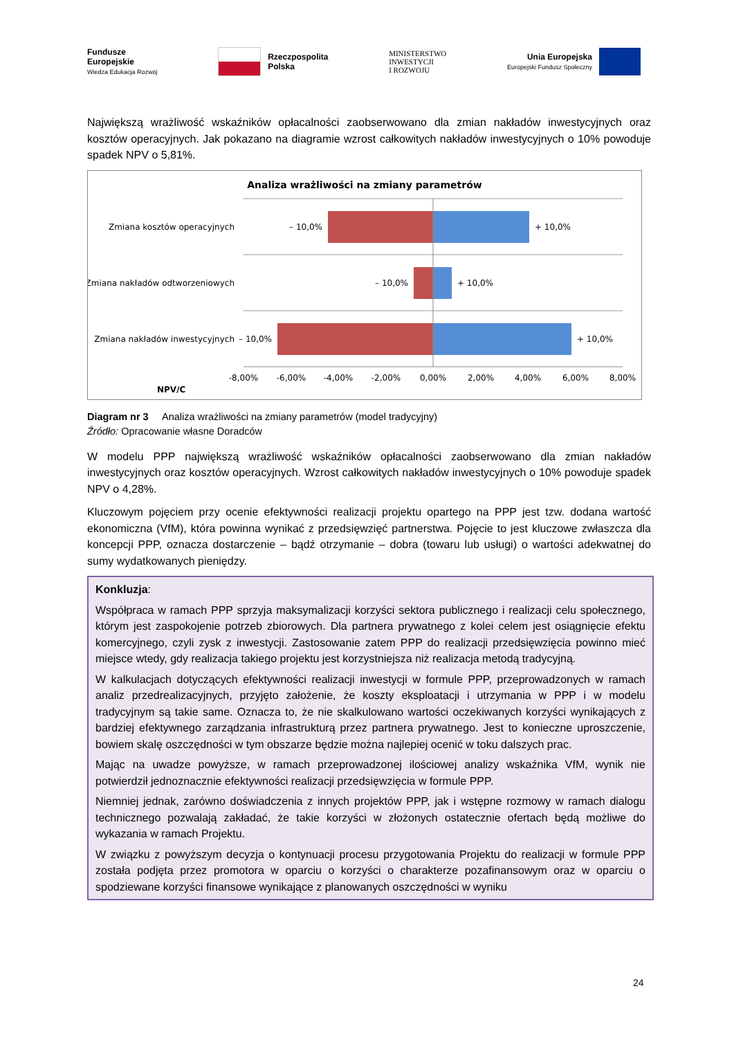Fundusze
Europejskie
Wiedza Edukacja Rozwój
Rzeczpospolita
Polska
MINISTERSTWO
INWESTYCJI
I ROZWOJU
Unia Europejska
Europejski Fundusz Społeczny
Największą wrażliwość wskaźników opłacalności zaobserwowano dla zmian nakładów inwestycyjnych oraz kosztów operacyjnych. Jak pokazano na diagramie wzrost całkowitych nakładów inwestycyjnych o 10% powoduje spadek NPV o 5,81%.
Analiza wrażliwości na zmiany parametrów
Zmiana kosztów operacyjnych
– 10,0%
+ 10,0%
Zmiana nakładów odtworzeniowych
– 10,0%
+ 10,0%
Zmiana nakładów inwestycyjnych
– 10,0%
+ 10,0%
-8,00%
-6,00%
-4,00%
-2,00%
0,00%
2,00%
4,00%
6,00%
8,00%
NPV/C
Diagram nr 3 Analiza wrażliwości na zmiany parametrów (model tradycyjny)
Źródło: Opracowanie własne Doradców
W modelu PPP największą wrażliwość wskaźników opłacalności zaobserwowano dla zmian nakładów inwestycyjnych oraz kosztów operacyjnych. Wzrost całkowitych nakładów inwestycyjnych o 10% powoduje spadek NPV o 4,28%.
Kluczowym pojęciem przy ocenie efektywności realizacji projektu opartego na PPP jest tzw. dodana wartość ekonomiczna (VfM), która powinna wynikać z przedsięwzięć partnerstwa. Pojęcie to jest kluczowe zwłaszcza dla koncepcji PPP, oznacza dostarczenie – bądź otrzymanie – dobra (towaru lub usługi) o wartości adekwatnej do sumy wydatkowanych pieniędzy.
Konkluzja:
Współpraca w ramach PPP sprzyja maksymalizacji korzyści sektora publicznego i realizacji celu społecznego, którym jest zaspokojenie potrzeb zbiorowych. Dla partnera prywatnego z kolei celem jest osiągnięcie efektu komercyjnego, czyli zysk z inwestycji. Zastosowanie zatem PPP do realizacji przedsięwzięcia powinno mieć miejsce wtedy, gdy realizacja takiego projektu jest korzystniejsza niż realizacja metodą tradycyjną.
W kalkulacjach dotyczących efektywności realizacji inwestycji w formule PPP, przeprowadzonych w ramach analiz przedrealizacyjnych, przyjęto założenie, że koszty eksploatacji i utrzymania w PPP i w modelu tradycyjnym są takie same. Oznacza to, że nie skalkulowano wartości oczekiwanych korzyści wynikających z bardziej efektywnego zarządzania infrastrukturą przez partnera prywatnego. Jest to konieczne uproszczenie, bowiem skalę oszczędności w tym obszarze będzie można najlepiej ocenić w toku dalszych prac.
Mając na uwadze powyższe, w ramach przeprowadzonej ilościowej analizy wskaźnika VfM, wynik nie potwierdził jednoznacznie efektywności realizacji przedsięwzięcia w formule PPP.
Niemniej jednak, zarówno doświadczenia z innych projektów PPP, jak i wstępne rozmowy w ramach dialogu technicznego pozwalają zakładać, że takie korzyści w złożonych ostatecznie ofertach będą możliwe do wykazania w ramach Projektu.
W związku z powyższym decyzja o kontynuacji procesu przygotowania Projektu do realizacji w formule PPP została podjęta przez promotora w oparciu o korzyści o charakterze pozafinansowym oraz w oparciu o spodziewane korzyści finansowe wynikające z planowanych oszczędności w wyniku
24